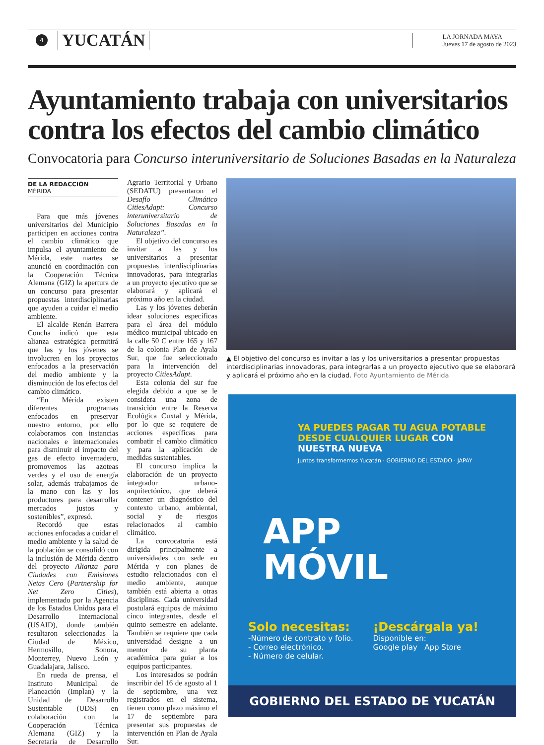4
YUCATÁN
LA JORNADA MAYA
Jueves 17 de agosto de 2023
Ayuntamiento trabaja con universitarios contra los efectos del cambio climático
Convocatoria para Concurso interuniversitario de Soluciones Basadas en la Naturaleza
DE LA REDACCIÓN
MÉRIDA
Para que más jóvenes universitarios del Municipio participen en acciones contra el cambio climático que impulsa el ayuntamiento de Mérida, este martes se anunció en coordinación con la Cooperación Técnica Alemana (GIZ) la apertura de un concurso para presentar propuestas interdisciplinarias que ayuden a cuidar el medio ambiente.
El alcalde Renán Barrera Concha indicó que esta alianza estratégica permitirá que las y los jóvenes se involucren en los proyectos enfocados a la preservación del medio ambiente y la disminución de los efectos del cambio climático.
“En Mérida existen diferentes programas enfocados en preservar nuestro entorno, por ello colaboramos con instancias nacionales e internacionales para disminuir el impacto del gas de efecto invernadero, promovemos las azoteas verdes y el uso de energía solar, además trabajamos de la mano con las y los productores para desarrollar mercados justos y sostenibles”, expresó.
Recordó que estas acciones enfocadas a cuidar el medio ambiente y la salud de la población se consolidó con la inclusión de Mérida dentro del proyecto Alianza para Ciudades con Emisiones Netas Cero (Partnership for Net Zero Cities), implementado por la Agencia de los Estados Unidos para el Desarrollo Internacional (USAID), donde también resultaron seleccionadas la Ciudad de México, Hermosillo, Sonora, Monterrey, Nuevo León y Guadalajara, Jalisco.
En rueda de prensa, el Instituto Municipal de Planeación (Implan) y la Unidad de Desarrollo Sustentable (UDS) en colaboración con la Cooperación Técnica Alemana (GIZ) y la Secretaría de Desarrollo Agrario Territorial y Urbano (SEDATU) presentaron el Desafío Climático CitiesAdapt: Concurso interuniversitario de Soluciones Basadas en la Naturaleza”.
El objetivo del concurso es invitar a las y los universitarios a presentar propuestas interdisciplinarias innovadoras, para integrarlas a un proyecto ejecutivo que se elaborará y aplicará el próximo año en la ciudad.
Las y los jóvenes deberán idear soluciones específicas para el área del módulo médico municipal ubicado en la calle 50 C entre 165 y 167 de la colonia Plan de Ayala Sur, que fue seleccionado para la intervención del proyecto CitiesAdapt.
Esta colonia del sur fue elegida debido a que se le considera una zona de transición entre la Reserva Ecológica Cuxtal y Mérida, por lo que se requiere de acciones específicas para combatir el cambio climático y para la aplicación de medidas sustentables.
El concurso implica la elaboración de un proyecto integrador urbano-arquitectónico, que deberá contener un diagnóstico del contexto urbano, ambiental, social y de riesgos relacionados al cambio climático.
La convocatoria está dirigida principalmente a universidades con sede en Mérida y con planes de estudio relacionados con el medio ambiente, aunque también está abierta a otras disciplinas. Cada universidad postulará equipos de máximo cinco integrantes, desde el quinto semestre en adelante. También se requiere que cada universidad designe a un mentor de su planta académica para guiar a los equipos participantes.
Los interesados se podrán inscribir del 16 de agosto al 1 de septiembre, una vez registrados en el sistema, tienen como plazo máximo el 17 de septiembre para presentar sus propuestas de intervención en Plan de Ayala Sur.
▲ El objetivo del concurso es invitar a las y los universitarios a presentar propuestas interdisciplinarias innovadoras, para integrarlas a un proyecto ejecutivo que se elaborará y aplicará el próximo año en la ciudad. Foto Ayuntamiento de Mérida
YA PUEDES PAGAR TU AGUA POTABLE DESDE CUALQUIER LUGAR CON NUESTRA NUEVA
Juntos transformemos Yucatán · GOBIERNO DEL ESTADO · JAPAY
APP
MÓVIL
Solo necesitas:
-Número de contrato y folio.
- Correo electrónico.
- Número de celular.
¡Descárgala ya!
Disponible en:
Google play App Store
GOBIERNO DEL ESTADO DE YUCATÁN